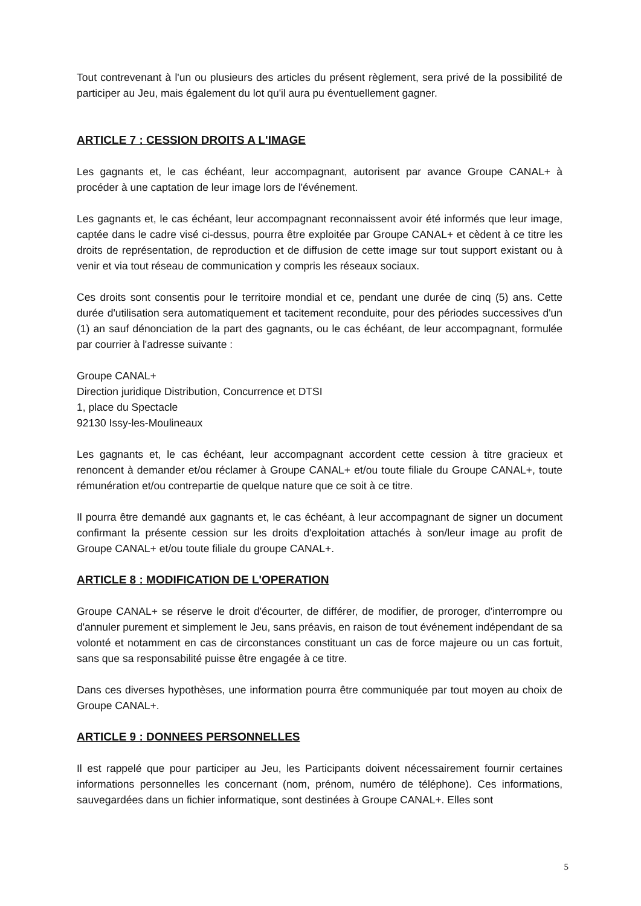Tout contrevenant à l'un ou plusieurs des articles du présent règlement, sera privé de la possibilité de participer au Jeu, mais également du lot qu'il aura pu éventuellement gagner.
ARTICLE 7 : CESSION DROITS A L'IMAGE
Les gagnants et, le cas échéant, leur accompagnant, autorisent par avance Groupe CANAL+ à procéder à une captation de leur image lors de l'événement.
Les gagnants et, le cas échéant, leur accompagnant reconnaissent avoir été informés que leur image, captée dans le cadre visé ci-dessus, pourra être exploitée par Groupe CANAL+ et cèdent à ce titre les droits de représentation, de reproduction et de diffusion de cette image sur tout support existant ou à venir et via tout réseau de communication y compris les réseaux sociaux.
Ces droits sont consentis pour le territoire mondial et ce, pendant une durée de cinq (5) ans. Cette durée d'utilisation sera automatiquement et tacitement reconduite, pour des périodes successives d'un (1) an sauf dénonciation de la part des gagnants, ou le cas échéant, de leur accompagnant, formulée par courrier à l'adresse suivante :
Groupe CANAL+
Direction juridique Distribution, Concurrence et DTSI
1, place du Spectacle
92130 Issy-les-Moulineaux
Les gagnants et, le cas échéant, leur accompagnant accordent cette cession à titre gracieux et renoncent à demander et/ou réclamer à Groupe CANAL+ et/ou toute filiale du Groupe CANAL+, toute rémunération et/ou contrepartie de quelque nature que ce soit à ce titre.
Il pourra être demandé aux gagnants et, le cas échéant, à leur accompagnant de signer un document confirmant la présente cession sur les droits d'exploitation attachés à son/leur image au profit de Groupe CANAL+ et/ou toute filiale du groupe CANAL+.
ARTICLE 8 : MODIFICATION DE L'OPERATION
Groupe CANAL+ se réserve le droit d'écourter, de différer, de modifier, de proroger, d'interrompre ou d'annuler purement et simplement le Jeu, sans préavis, en raison de tout événement indépendant de sa volonté et notamment en cas de circonstances constituant un cas de force majeure ou un cas fortuit, sans que sa responsabilité puisse être engagée à ce titre.
Dans ces diverses hypothèses, une information pourra être communiquée par tout moyen au choix de Groupe CANAL+.
ARTICLE 9 : DONNEES PERSONNELLES
Il est rappelé que pour participer au Jeu, les Participants doivent nécessairement fournir certaines informations personnelles les concernant (nom, prénom, numéro de téléphone). Ces informations, sauvegardées dans un fichier informatique, sont destinées à Groupe CANAL+. Elles sont
5